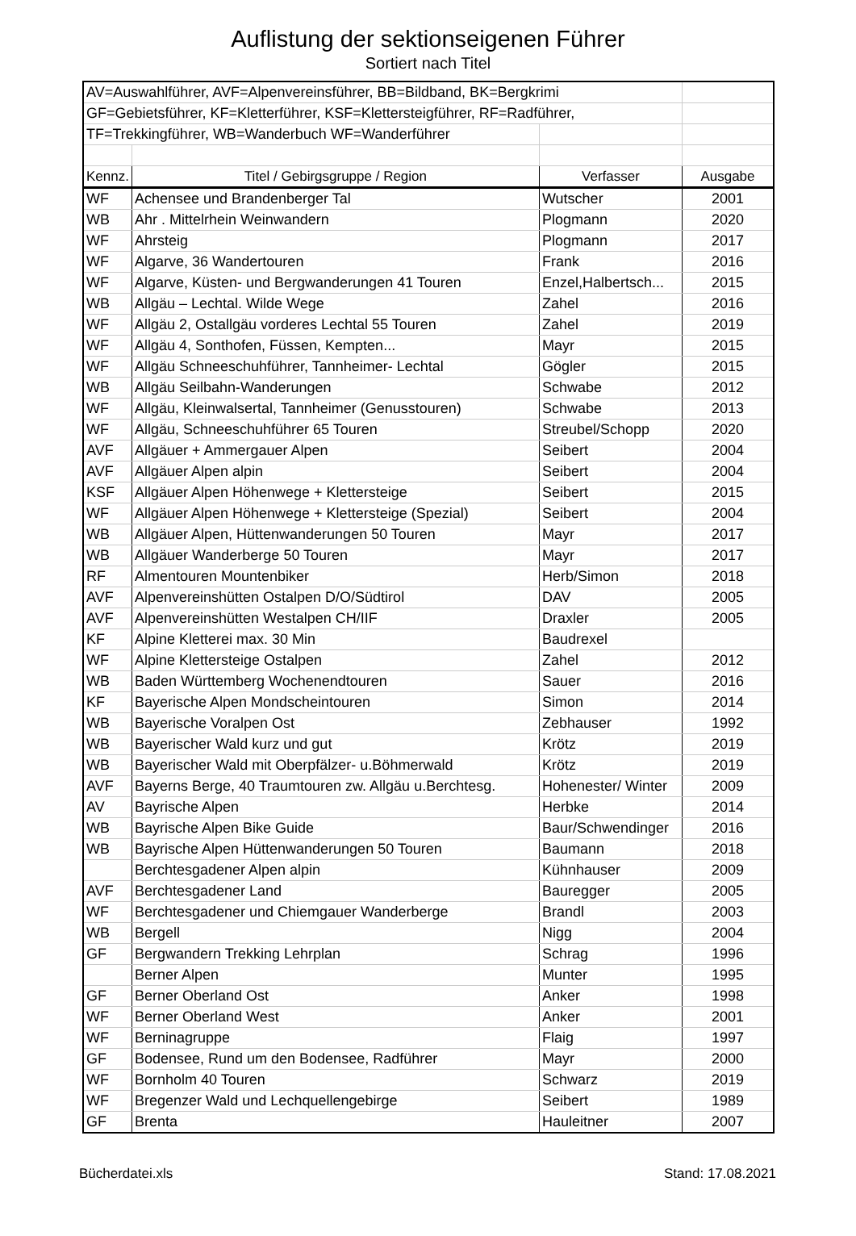Auflistung der sektionseigenen Führer
Sortiert nach Titel
| AV=Auswahlführer, AVF=Alpenvereinsführer, BB=Bildband, BK=Bergkrimi | | | |
| GF=Gebietsführer, KF=Kletterführer, KSF=Klettersteigführer, RF=Radführer, | | | |
| TF=Trekkingführer, WB=Wanderbuch WF=Wanderführer | | | |
| Kennz. | Titel / Gebirgsgruppe / Region | Verfasser | Ausgabe |
| WF | Achensee und Brandenberger Tal | Wutscher | 2001 |
| WB | Ahr . Mittelrhein Weinwandern | Plogmann | 2020 |
| WF | Ahrsteig | Plogmann | 2017 |
| WF | Algarve, 36 Wandertouren | Frank | 2016 |
| WF | Algarve, Küsten- und Bergwanderungen 41 Touren | Enzel,Halbertsch... | 2015 |
| WB | Allgäu – Lechtal. Wilde Wege | Zahel | 2016 |
| WF | Allgäu 2, Ostallgäu vorderes Lechtal 55 Touren | Zahel | 2019 |
| WF | Allgäu 4, Sonthofen, Füssen, Kempten... | Mayr | 2015 |
| WF | Allgäu Schneeschuhführer, Tannheimer- Lechtal | Gögler | 2015 |
| WB | Allgäu Seilbahn-Wanderungen | Schwabe | 2012 |
| WF | Allgäu, Kleinwalsertal, Tannheimer (Genusstouren) | Schwabe | 2013 |
| WF | Allgäu, Schneeschuhführer 65 Touren | Streubel/Schopp | 2020 |
| AVF | Allgäuer + Ammergauer Alpen | Seibert | 2004 |
| AVF | Allgäuer Alpen alpin | Seibert | 2004 |
| KSF | Allgäuer Alpen Höhenwege + Klettersteige | Seibert | 2015 |
| WF | Allgäuer Alpen Höhenwege + Klettersteige (Spezial) | Seibert | 2004 |
| WB | Allgäuer Alpen, Hüttenwanderungen 50 Touren | Mayr | 2017 |
| WB | Allgäuer Wanderberge 50 Touren | Mayr | 2017 |
| RF | Almentouren Mountenbiker | Herb/Simon | 2018 |
| AVF | Alpenvereinshütten Ostalpen D/O/Südtirol | DAV | 2005 |
| AVF | Alpenvereinshütten Westalpen CH/IIF | Draxler | 2005 |
| KF | Alpine Kletterei max. 30 Min | Baudrexel | |
| WF | Alpine Klettersteige Ostalpen | Zahel | 2012 |
| WB | Baden Württemberg Wochenendtouren | Sauer | 2016 |
| KF | Bayerische Alpen Mondscheintouren | Simon | 2014 |
| WB | Bayerische Voralpen Ost | Zebhauser | 1992 |
| WB | Bayerischer Wald kurz und gut | Krötz | 2019 |
| WB | Bayerischer Wald mit Oberpfälzer- u.Böhmerwald | Krötz | 2019 |
| AVF | Bayerns Berge, 40 Traumtouren zw. Allgäu u.Berchtesg. | Hohenester/ Winter | 2009 |
| AV | Bayrische Alpen | Herbke | 2014 |
| WB | Bayrische Alpen Bike Guide | Baur/Schwendinger | 2016 |
| WB | Bayrische Alpen Hüttenwanderungen 50 Touren | Baumann | 2018 |
| | Berchtesgadener Alpen alpin | Kühnhauser | 2009 |
| AVF | Berchtesgadener Land | Bauregger | 2005 |
| WF | Berchtesgadener und Chiemgauer Wanderberge | Brandl | 2003 |
| WB | Bergell | Nigg | 2004 |
| GF | Bergwandern Trekking Lehrplan | Schrag | 1996 |
| | Berner Alpen | Munter | 1995 |
| GF | Berner Oberland Ost | Anker | 1998 |
| WF | Berner Oberland West | Anker | 2001 |
| WF | Berninagruppe | Flaig | 1997 |
| GF | Bodensee, Rund um den Bodensee, Radführer | Mayr | 2000 |
| WF | Bornholm 40 Touren | Schwarz | 2019 |
| WF | Bregenzer Wald und Lechquellengebirge | Seibert | 1989 |
| GF | Brenta | Hauleitner | 2007 |
Bücherdatei.xls Stand: 17.08.2021